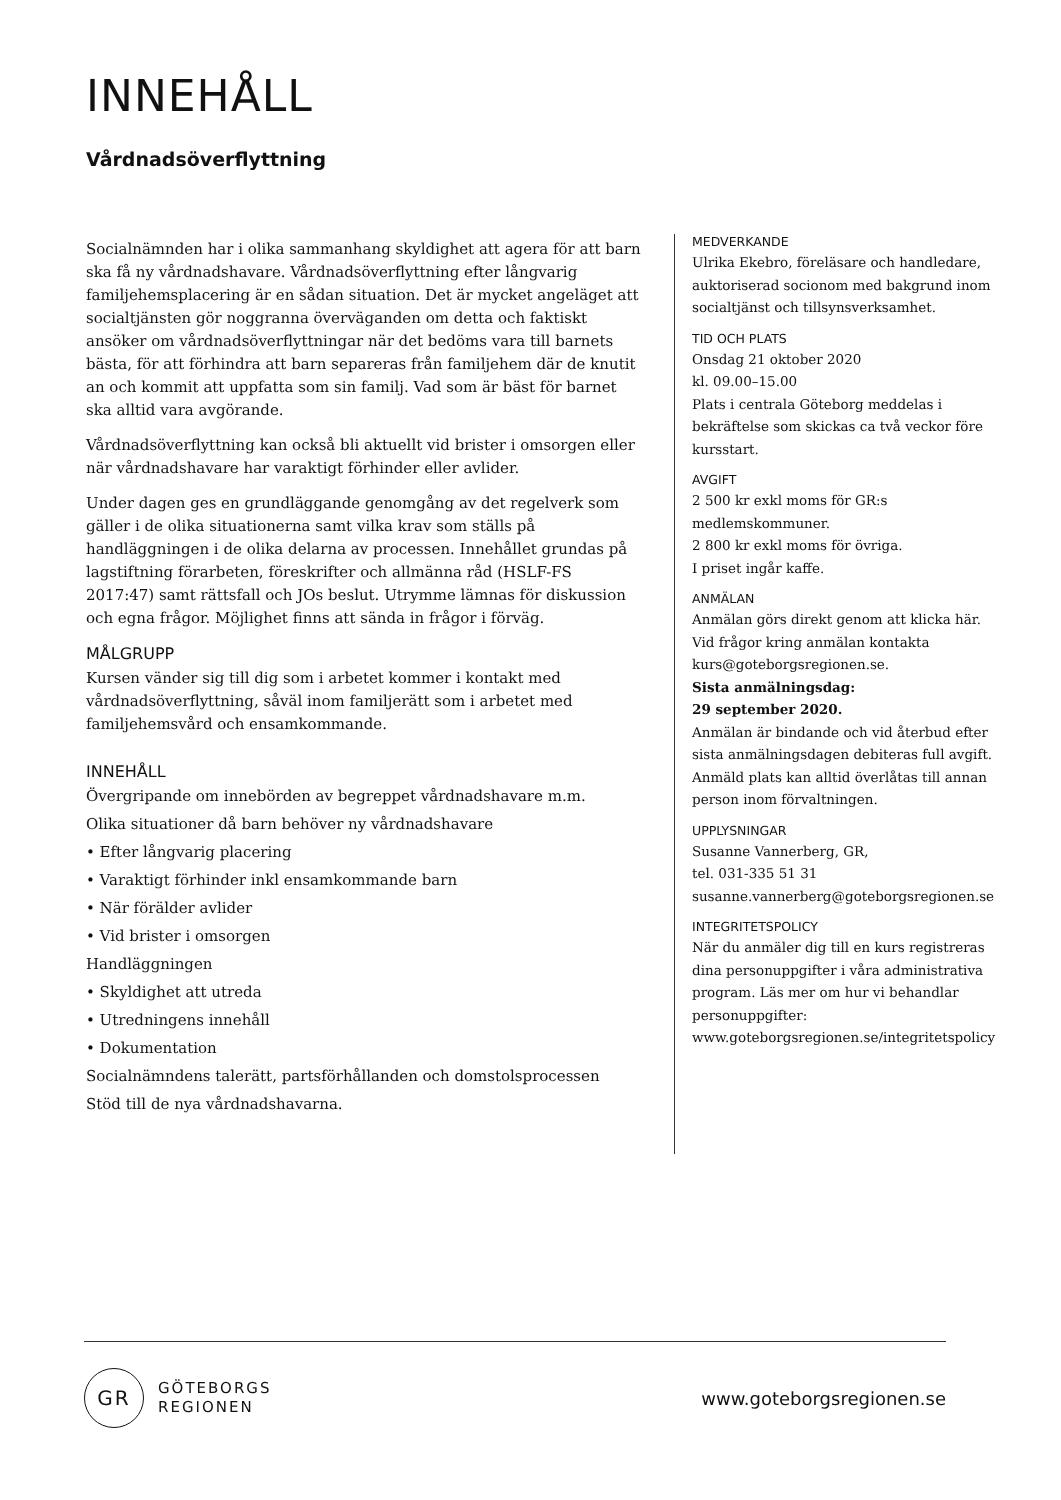INNEHÅLL
Vårdnadsöverflyttning
Socialnämnden har i olika sammanhang skyldighet att agera för att barn ska få ny vårdnadshavare. Vårdnadsöverflyttning efter långvarig familjehemsplacering är en sådan situation. Det är mycket angeläget att socialtjänsten gör noggranna överväganden om detta och faktiskt ansöker om vårdnadsöverflyttningar när det bedöms vara till barnets bästa, för att förhindra att barn separeras från familjehem där de knutit an och kommit att uppfatta som sin familj. Vad som är bäst för barnet ska alltid vara avgörande.
Vårdnadsöverflyttning kan också bli aktuellt vid brister i omsorgen eller när vårdnadshavare har varaktigt förhinder eller avlider.
Under dagen ges en grundläggande genomgång av det regelverk som gäller i de olika situationerna samt vilka krav som ställs på handläggningen i de olika delarna av processen. Innehållet grundas på lagstiftning förarbeten, föreskrifter och allmänna råd (HSLF-FS 2017:47) samt rättsfall och JOs beslut. Utrymme lämnas för diskussion och egna frågor. Möjlighet finns att sända in frågor i förväg.
MÅLGRUPP
Kursen vänder sig till dig som i arbetet kommer i kontakt med vårdnadsöverflyttning, såväl inom familjerätt som i arbetet med familjehemsvård och ensamkommande.
INNEHÅLL
Övergripande om innebörden av begreppet vårdnadshavare m.m.
Olika situationer då barn behöver ny vårdnadshavare
• Efter långvarig placering
• Varaktigt förhinder inkl ensamkommande barn
• När förälder avlider
• Vid brister i omsorgen
Handläggningen
• Skyldighet att utreda
• Utredningens innehåll
• Dokumentation
Socialnämndens talerätt, partsförhållanden och domstolsprocessen
Stöd till de nya vårdnadshavarna.
MEDVERKANDE
Ulrika Ekebro, föreläsare och handledare, auktoriserad socionom med bakgrund inom socialtjänst och tillsynsverksamhet.
TID OCH PLATS
Onsdag 21 oktober 2020
kl. 09.00–15.00
Plats i centrala Göteborg meddelas i bekräftelse som skickas ca två veckor före kursstart.
AVGIFT
2 500 kr exkl moms för GR:s medlemskommuner.
2 800 kr exkl moms för övriga.
I priset ingår kaffe.
ANMÄLAN
Anmälan görs direkt genom att klicka här. Vid frågor kring anmälan kontakta kurs@goteborgsregionen.se.
Sista anmälningsdag:
29 september 2020.
Anmälan är bindande och vid återbud efter sista anmälningsdagen debiteras full avgift. Anmäld plats kan alltid överlåtas till annan person inom förvaltningen.
UPPLYSNINGAR
Susanne Vannerberg, GR,
tel. 031-335 51 31
susanne.vannerberg@goteborgsregionen.se
INTEGRITETSPOLICY
När du anmäler dig till en kurs registreras dina personuppgifter i våra administrativa program. Läs mer om hur vi behandlar personuppgifter: www.goteborgsregionen.se/integritetspolicy
GR
GÖTEBORGS
REGIONEN
www.goteborgsregionen.se